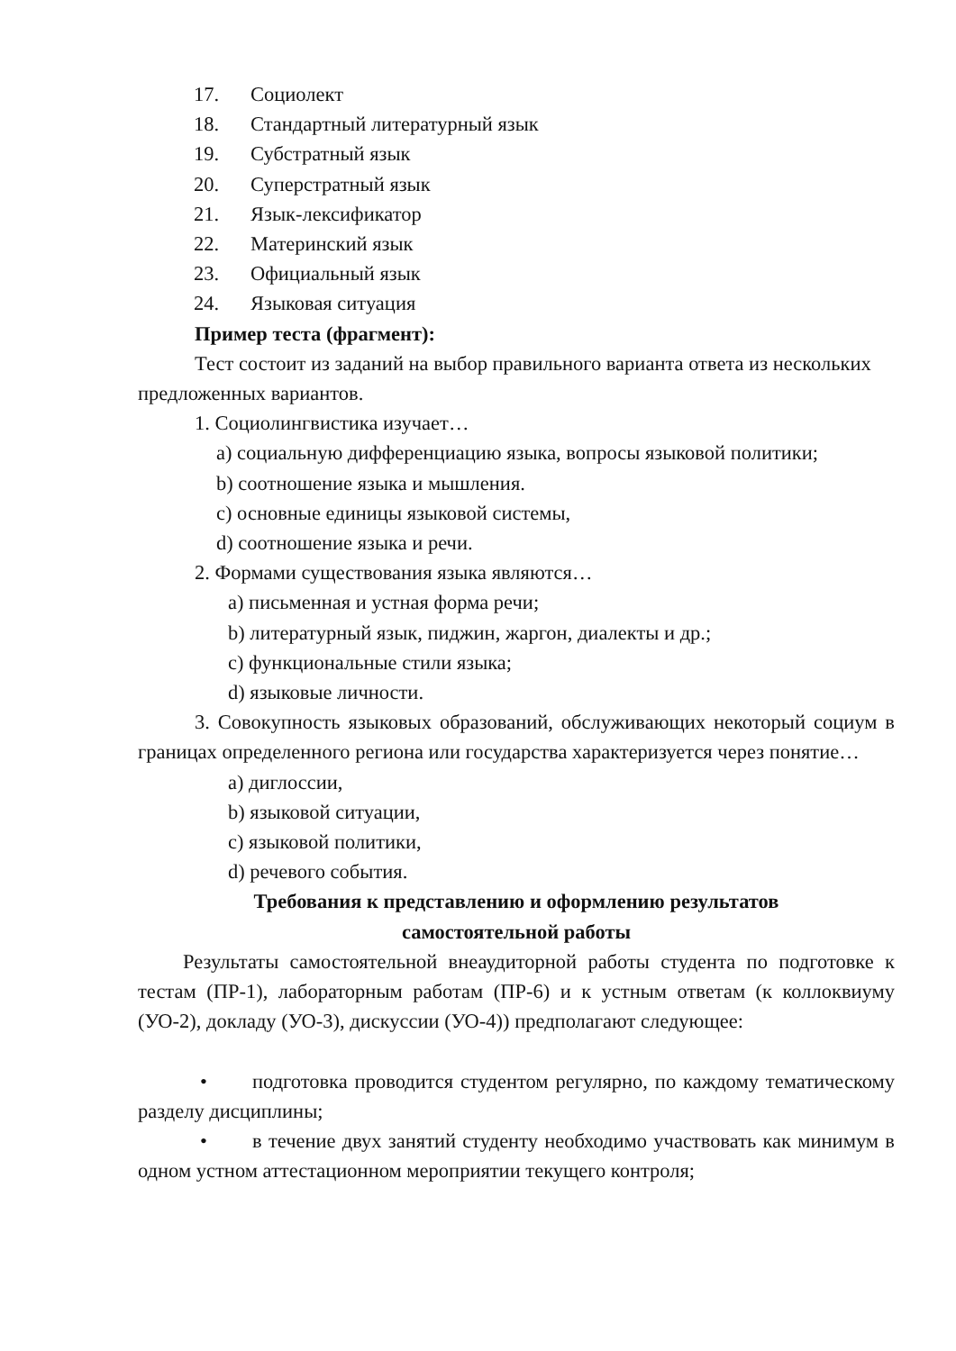17. Социолект
18. Стандартный литературный язык
19. Субстратный язык
20. Суперстратный язык
21. Язык-лексификатор
22. Материнский язык
23. Официальный язык
24. Языковая ситуация
Пример теста (фрагмент):
Тест состоит из заданий на выбор правильного варианта ответа из нескольких предложенных вариантов.
1. Социолингвистика изучает…
a) социальную дифференциацию языка, вопросы языковой политики;
b) соотношение языка и мышления.
c) основные единицы языковой системы,
d) соотношение языка и речи.
2. Формами существования языка являются…
a) письменная и устная форма речи;
b) литературный язык, пиджин, жаргон, диалекты и др.;
c) функциональные стили языка;
d) языковые личности.
3. Совокупность языковых образований, обслуживающих некоторый социум в границах определенного региона или государства характеризуется через понятие…
a) диглоссии,
b) языковой ситуации,
c) языковой политики,
d) речевого события.
Требования к представлению и оформлению результатов
самостоятельной работы
Результаты самостоятельной внеаудиторной работы студента по подготовке к тестам (ПР-1), лабораторным работам (ПР-6) и к устным ответам (к коллоквиуму (УО-2), докладу (УО-3), дискуссии (УО-4)) предполагают следующее:
• подготовка проводится студентом регулярно, по каждому тематическому разделу дисциплины;
• в течение двух занятий студенту необходимо участвовать как минимум в одном устном аттестационном мероприятии текущего контроля;